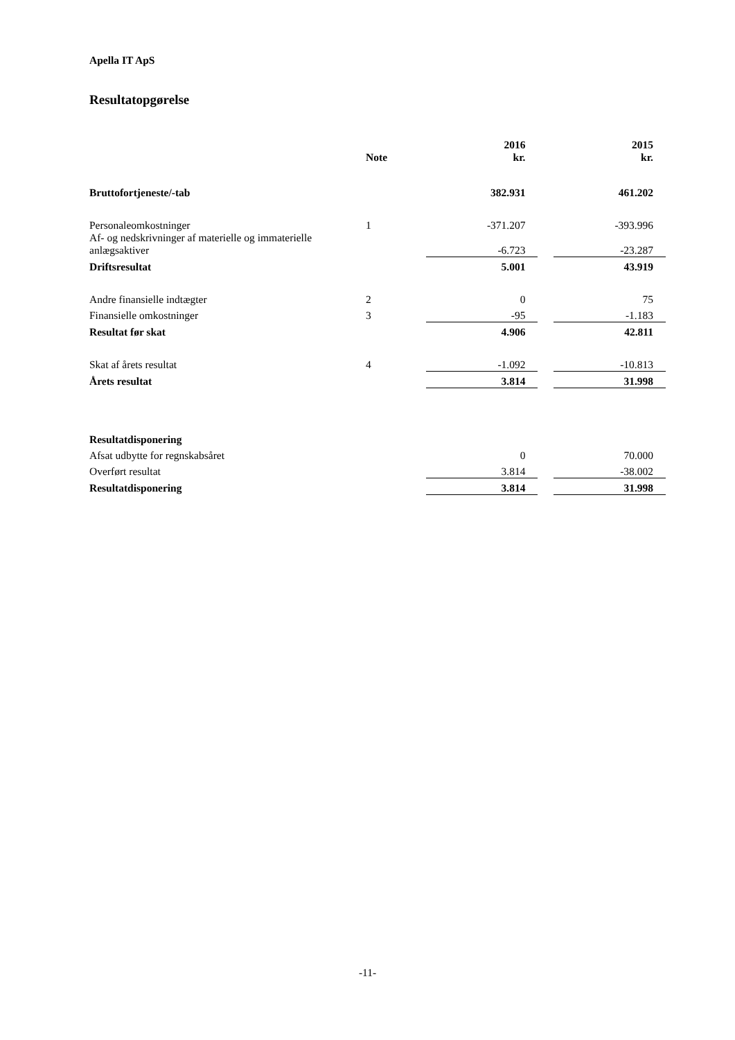Apella IT ApS
Resultatopgørelse
| | Note | 2016 kr. | | 2015 kr. |
| --- | --- | --- | --- | --- |
| Bruttofortjeneste/-tab | | 382.931 | | 461.202 |
| Personaleomkostninger | 1 | -371.207 | | -393.996 |
| Af- og nedskrivninger af materielle og immaterielle anlægsaktiver | | -6.723 | | -23.287 |
| Driftsresultat | | 5.001 | | 43.919 |
| Andre finansielle indtægter | 2 | 0 | | 75 |
| Finansielle omkostninger | 3 | -95 | | -1.183 |
| Resultat før skat | | 4.906 | | 42.811 |
| Skat af årets resultat | 4 | -1.092 | | -10.813 |
| Årets resultat | | 3.814 | | 31.998 |
| Resultatdisponering | | | | |
| Afsat udbytte for regnskabsåret | | 0 | | 70.000 |
| Overført resultat | | 3.814 | | -38.002 |
| Resultatdisponering | | 3.814 | | 31.998 |
-11-